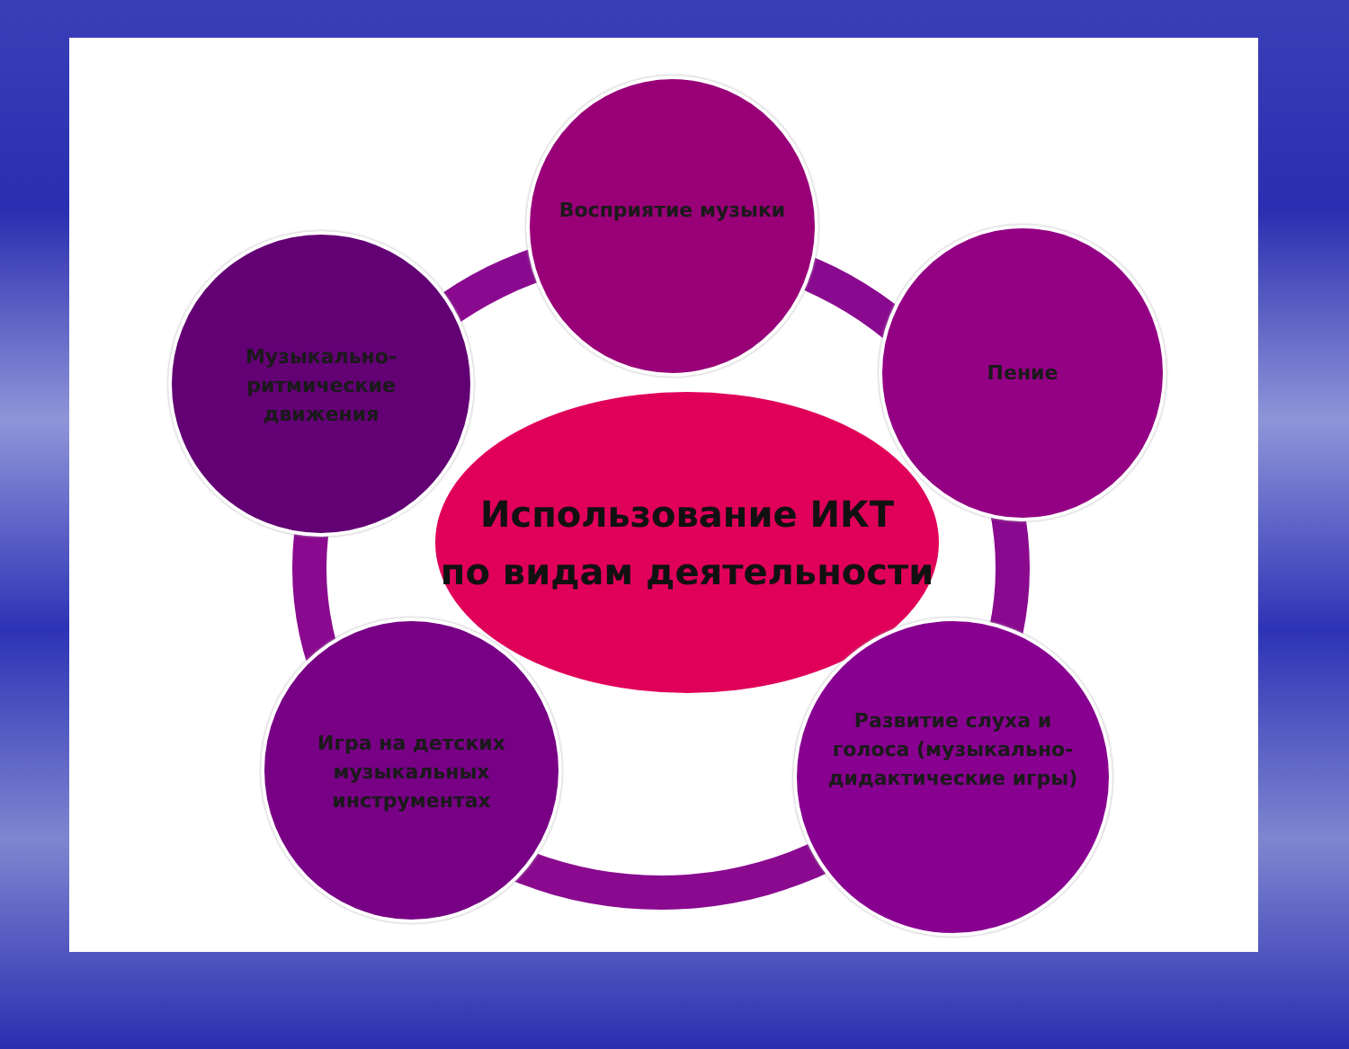Восприятие музыки
Пение
Использование ИКТ
по видам деятельности
Музыкально-ритмические движения
Игра на детских музыкальных инструментах
Развитие слуха и голоса (музыкально-дидактические игры)